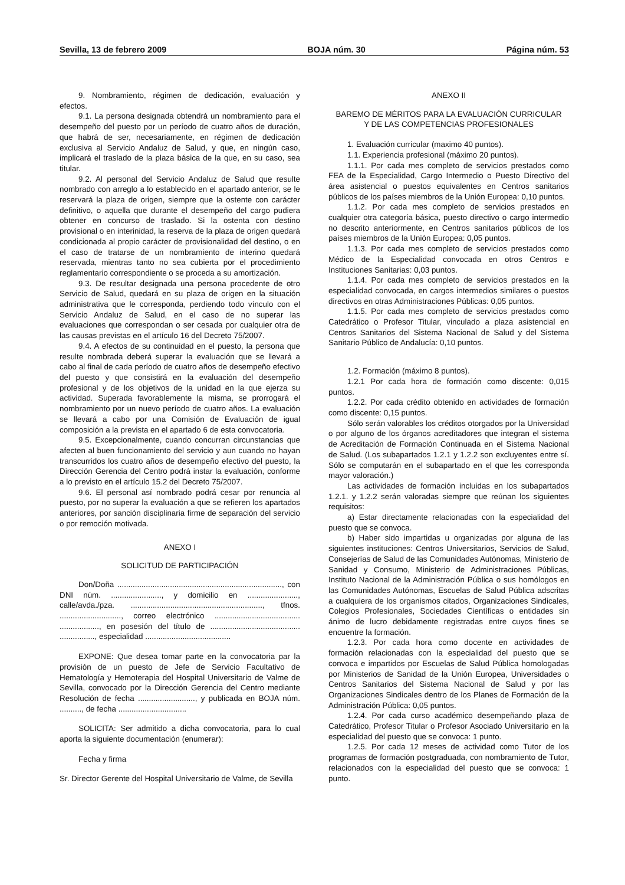Sevilla, 13 de febrero 2009 BOJA núm. 30 Página núm. 53
9. Nombramiento, régimen de dedicación, evaluación y efectos.
9.1. La persona designada obtendrá un nombramiento para el desempeño del puesto por un período de cuatro años de duración, que habrá de ser, necesariamente, en régimen de dedicación exclusiva al Servicio Andaluz de Salud, y que, en ningún caso, implicará el traslado de la plaza básica de la que, en su caso, sea titular.
9.2. Al personal del Servicio Andaluz de Salud que resulte nombrado con arreglo a lo establecido en el apartado anterior, se le reservará la plaza de origen, siempre que la ostente con carácter definitivo, o aquella que durante el desempeño del cargo pudiera obtener en concurso de traslado. Si la ostenta con destino provisional o en interinidad, la reserva de la plaza de origen quedará condicionada al propio carácter de provisionalidad del destino, o en el caso de tratarse de un nombramiento de interino quedará reservada, mientras tanto no sea cubierta por el procedimiento reglamentario correspondiente o se proceda a su amortización.
9.3. De resultar designada una persona procedente de otro Servicio de Salud, quedará en su plaza de origen en la situación administrativa que le corresponda, perdiendo todo vínculo con el Servicio Andaluz de Salud, en el caso de no superar las evaluaciones que correspondan o ser cesada por cualquier otra de las causas previstas en el artículo 16 del Decreto 75/2007.
9.4. A efectos de su continuidad en el puesto, la persona que resulte nombrada deberá superar la evaluación que se llevará a cabo al final de cada período de cuatro años de desempeño efectivo del puesto y que consistirá en la evaluación del desempeño profesional y de los objetivos de la unidad en la que ejerza su actividad. Superada favorablemente la misma, se prorrogará el nombramiento por un nuevo período de cuatro años. La evaluación se llevará a cabo por una Comisión de Evaluación de igual composición a la prevista en el apartado 6 de esta convocatoria.
9.5. Excepcionalmente, cuando concurran circunstancias que afecten al buen funcionamiento del servicio y aun cuando no hayan transcurridos los cuatro años de desempeño efectivo del puesto, la Dirección Gerencia del Centro podrá instar la evaluación, conforme a lo previsto en el artículo 15.2 del Decreto 75/2007.
9.6. El personal así nombrado podrá cesar por renuncia al puesto, por no superar la evaluación a que se refieren los apartados anteriores, por sanción disciplinaria firme de separación del servicio o por remoción motivada.
ANEXO I
SOLICITUD DE PARTICIPACIÓN
Don/Doña ..........................................................................., con DNI núm. ......................., y domicilio en ......................., calle/avda./pza. ............................................................, tfnos. ............................, correo electrónico ....................................... .................., en posesión del título de ......................................... ................, especialidad .......................................
EXPONE: Que desea tomar parte en la convocatoria par la provisión de un puesto de Jefe de Servicio Facultativo de Hematología y Hemoterapia del Hospital Universitario de Valme de Sevilla, convocado por la Dirección Gerencia del Centro mediante Resolución de fecha .........................., y publicada en BOJA núm. .........., de fecha ...............................
SOLICITA: Ser admitido a dicha convocatoria, para lo cual aporta la siguiente documentación (enumerar):
Fecha y firma
Sr. Director Gerente del Hospital Universitario de Valme, de Sevilla
ANEXO II
BAREMO DE MÉRITOS PARA LA EVALUACIÓN CURRICULAR
Y DE LAS COMPETENCIAS PROFESIONALES
1. Evaluación curricular (maximo 40 puntos).
1.1. Experiencia profesional (máximo 20 puntos).
1.1.1. Por cada mes completo de servicios prestados como FEA de la Especialidad, Cargo Intermedio o Puesto Directivo del área asistencial o puestos equivalentes en Centros sanitarios públicos de los países miembros de la Unión Europea: 0,10 puntos.
1.1.2. Por cada mes completo de servicios prestados en cualquier otra categoría básica, puesto directivo o cargo intermedio no descrito anteriormente, en Centros sanitarios públicos de los países miembros de la Unión Europea: 0,05 puntos.
1.1.3. Por cada mes completo de servicios prestados como Médico de la Especialidad convocada en otros Centros e Instituciones Sanitarias: 0,03 puntos.
1.1.4. Por cada mes completo de servicios prestados en la especialidad convocada, en cargos intermedios similares o puestos directivos en otras Administraciones Públicas: 0,05 puntos.
1.1.5. Por cada mes completo de servicios prestados como Catedrático o Profesor Titular, vinculado a plaza asistencial en Centros Sanitarios del Sistema Nacional de Salud y del Sistema Sanitario Público de Andalucía: 0,10 puntos.
1.2. Formación (máximo 8 puntos).
1.2.1 Por cada hora de formación como discente: 0,015 puntos.
1.2.2. Por cada crédito obtenido en actividades de formación como discente: 0,15 puntos.
Sólo serán valorables los créditos otorgados por la Universidad o por alguno de los órganos acreditadores que integran el sistema de Acreditación de Formación Continuada en el Sistema Nacional de Salud. (Los subapartados 1.2.1 y 1.2.2 son excluyentes entre sí. Sólo se computarán en el subapartado en el que les corresponda mayor valoración.)
Las actividades de formación incluidas en los subapartados 1.2.1. y 1.2.2 serán valoradas siempre que reúnan los siguientes requisitos:
a) Estar directamente relacionadas con la especialidad del puesto que se convoca.
b) Haber sido impartidas u organizadas por alguna de las siguientes instituciones: Centros Universitarios, Servicios de Salud, Consejerías de Salud de las Comunidades Autónomas, Ministerio de Sanidad y Consumo, Ministerio de Administraciones Públicas, Instituto Nacional de la Administración Pública o sus homólogos en las Comunidades Autónomas, Escuelas de Salud Pública adscritas a cualquiera de los organismos citados, Organizaciones Sindicales, Colegios Profesionales, Sociedades Científicas o entidades sin ánimo de lucro debidamente registradas entre cuyos fines se encuentre la formación.
1.2.3. Por cada hora como docente en actividades de formación relacionadas con la especialidad del puesto que se convoca e impartidos por Escuelas de Salud Pública homologadas por Ministerios de Sanidad de la Unión Europea, Universidades o Centros Sanitarios del Sistema Nacional de Salud y por las Organizaciones Sindicales dentro de los Planes de Formación de la Administración Pública: 0,05 puntos.
1.2.4. Por cada curso académico desempeñando plaza de Catedrático, Profesor Titular o Profesor Asociado Universitario en la especialidad del puesto que se convoca: 1 punto.
1.2.5. Por cada 12 meses de actividad como Tutor de los programas de formación postgraduada, con nombramiento de Tutor, relacionados con la especialidad del puesto que se convoca: 1 punto.